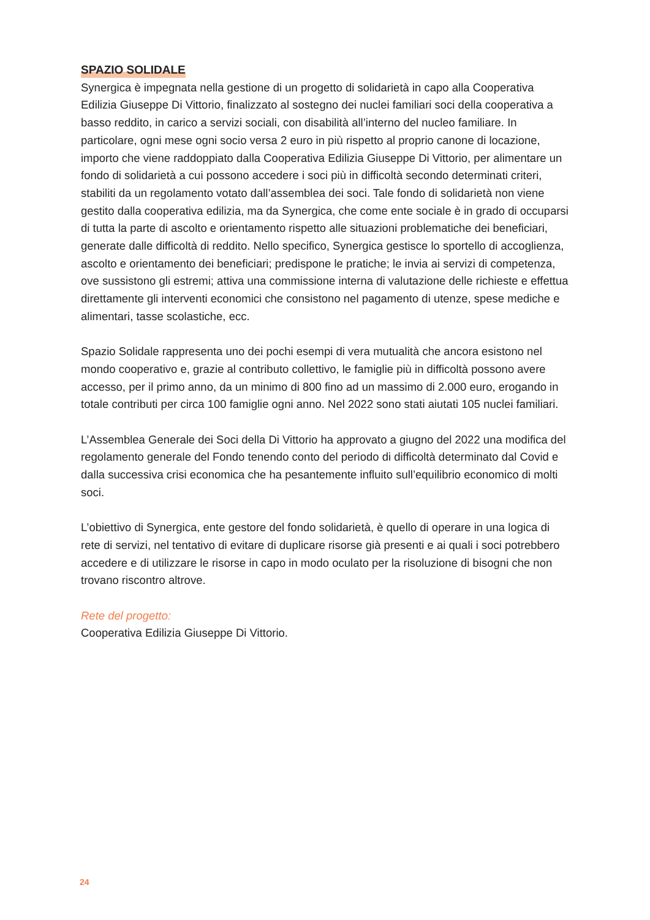SPAZIO SOLIDALE
Synergica è impegnata nella gestione di un progetto di solidarietà in capo alla Cooperativa Edilizia Giuseppe Di Vittorio, finalizzato al sostegno dei nuclei familiari soci della cooperativa a basso reddito, in carico a servizi sociali, con disabilità all’interno del nucleo familiare. In particolare, ogni mese ogni socio versa 2 euro in più rispetto al proprio canone di locazione, importo che viene raddoppiato dalla Cooperativa Edilizia Giuseppe Di Vittorio, per alimentare un fondo di solidarietà a cui possono accedere i soci più in difficoltà secondo determinati criteri, stabiliti da un regolamento votato dall’assemblea dei soci. Tale fondo di solidarietà non viene gestito dalla cooperativa edilizia, ma da Synergica, che come ente sociale è in grado di occuparsi di tutta la parte di ascolto e orientamento rispetto alle situazioni problematiche dei beneficiari, generate dalle difficoltà di reddito. Nello specifico, Synergica gestisce lo sportello di accoglienza, ascolto e orientamento dei beneficiari; predispone le pratiche; le invia ai servizi di competenza, ove sussistono gli estremi; attiva una commissione interna di valutazione delle richieste e effettua direttamente gli interventi economici che consistono nel pagamento di utenze, spese mediche e alimentari, tasse scolastiche, ecc.
Spazio Solidale rappresenta uno dei pochi esempi di vera mutualità che ancora esistono nel mondo cooperativo e, grazie al contributo collettivo, le famiglie più in difficoltà possono avere accesso, per il primo anno, da un minimo di 800 fino ad un massimo di 2.000 euro, erogando in totale contributi per circa 100 famiglie ogni anno. Nel 2022 sono stati aiutati 105 nuclei familiari.
L’Assemblea Generale dei Soci della Di Vittorio ha approvato a giugno del 2022 una modifica del regolamento generale del Fondo tenendo conto del periodo di difficoltà determinato dal Covid e dalla successiva crisi economica che ha pesantemente influito sull’equilibrio economico di molti soci.
L’obiettivo di Synergica, ente gestore del fondo solidarietà, è quello di operare in una logica di rete di servizi, nel tentativo di evitare di duplicare risorse già presenti e ai quali i soci potrebbero accedere e di utilizzare le risorse in capo in modo oculato per la risoluzione di bisogni che non trovano riscontro altrove.
Rete del progetto:
Cooperativa Edilizia Giuseppe Di Vittorio.
24